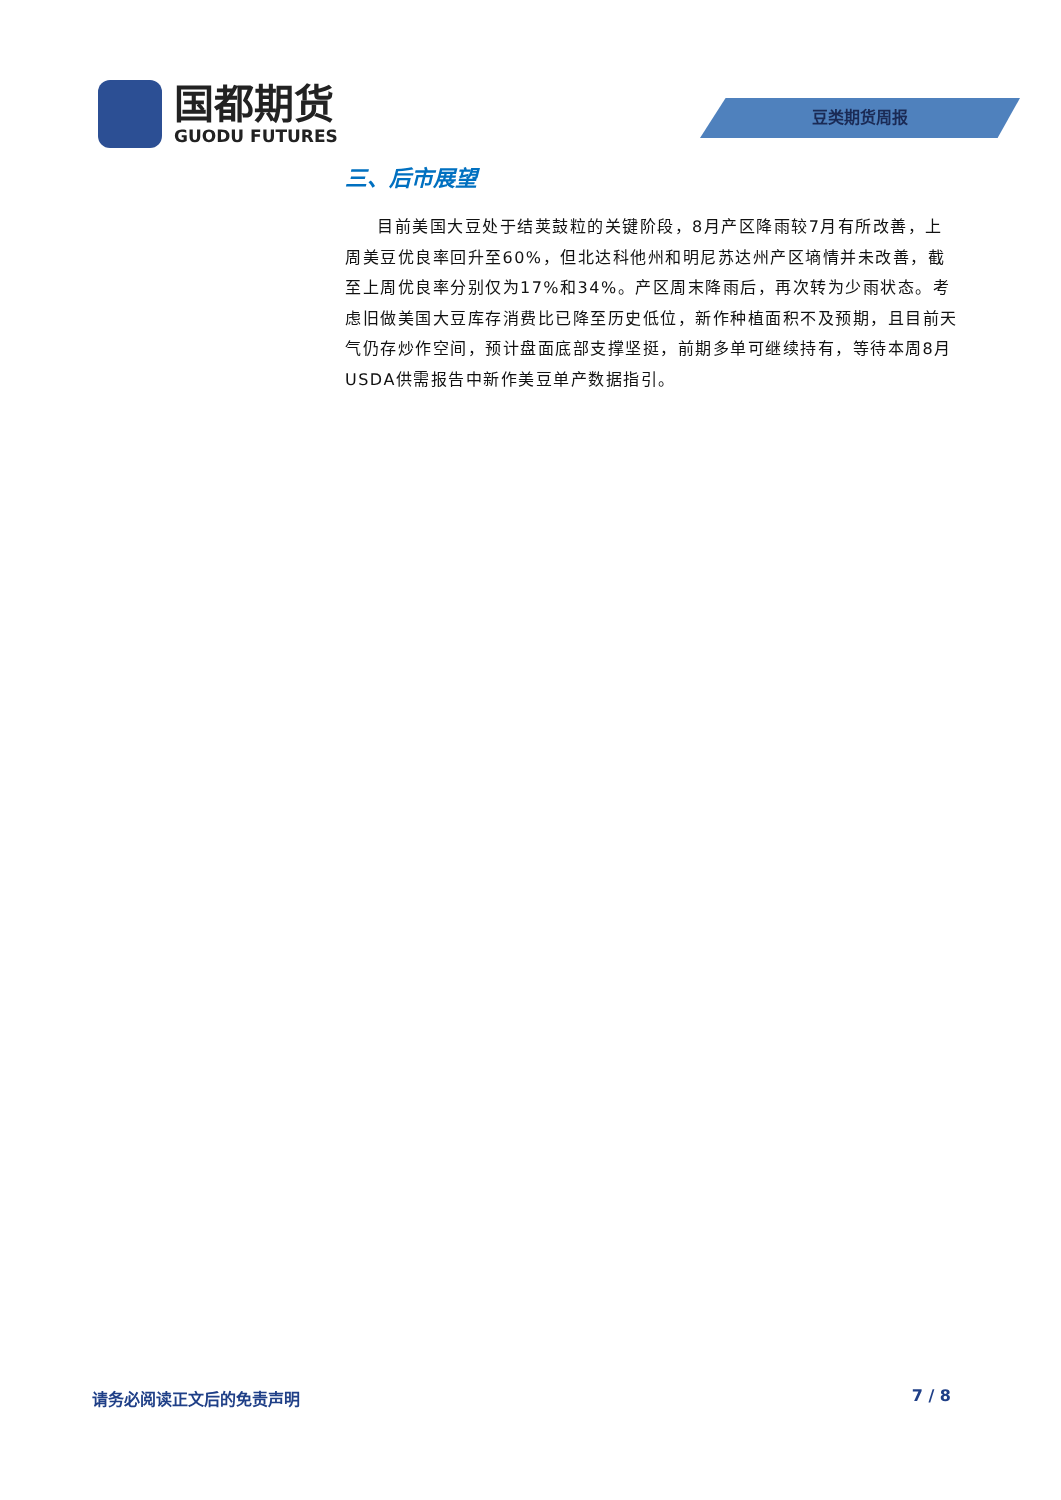国都期货
GUODU FUTURES
豆类期货周报
三、后市展望
目前美国大豆处于结荚鼓粒的关键阶段，8月产区降雨较7月有所改善，上周美豆优良率回升至60%，但北达科他州和明尼苏达州产区墒情并未改善，截至上周优良率分别仅为17%和34%。产区周末降雨后，再次转为少雨状态。考虑旧做美国大豆库存消费比已降至历史低位，新作种植面积不及预期，且目前天气仍存炒作空间，预计盘面底部支撑坚挺，前期多单可继续持有，等待本周8月USDA供需报告中新作美豆单产数据指引。
请务必阅读正文后的免责声明 7 / 8